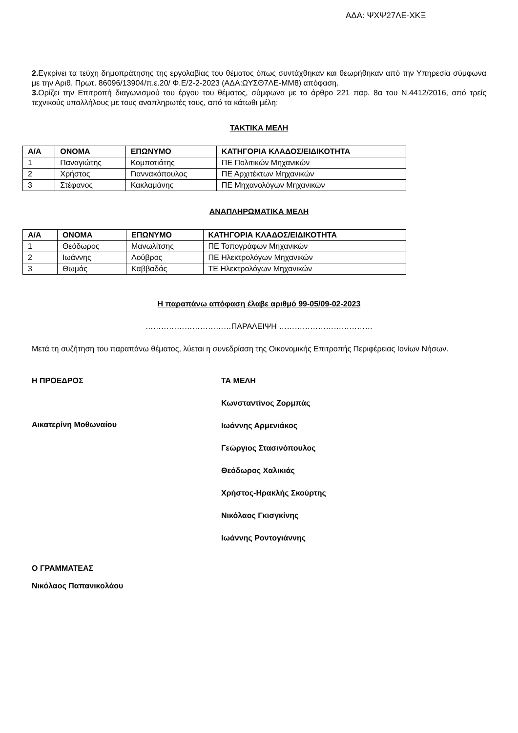ΑΔΑ: ΨΧΨ27ΛΕ-ΧΚΞ
2. Εγκρίνει τα τεύχη δημοπράτησης της εργολαβίας του θέματος όπως συντάχθηκαν και θεωρήθηκαν από την Υπηρεσία σύμφωνα με την Αριθ. Πρωτ. 86096/13904/π.ε.20/ Φ.Ε/2-2-2023 (ΑΔΑ:ΩΥΣΘ7ΛΕ-ΜΜ8) απόφαση.
3. Ορίζει την Επιτροπή διαγωνισμού του έργου του θέματος, σύμφωνα με το άρθρο 221 παρ. 8α του Ν.4412/2016, από τρείς τεχνικούς υπαλλήλους με τους αναπληρωτές τους, από τα κάτωθι μέλη:
ΤΑΚΤΙΚΑ ΜΕΛΗ
| Α/Α | ΟΝΟΜΑ | ΕΠΩΝΥΜΟ | ΚΑΤΗΓΟΡΙΑ ΚΛΑΔΟΣ/ΕΙΔΙΚΟΤΗΤΑ |
| --- | --- | --- | --- |
| 1 | Παναγιώτης | Κομποτιάτης | ΠΕ Πολιτικών Μηχανικών |
| 2 | Χρήστος | Γιαννακόπουλος | ΠΕ Αρχιτέκτων Μηχανικών |
| 3 | Στέφανος | Κακλαμάνης | ΠΕ Μηχανολόγων Μηχανικών |
ΑΝΑΠΛΗΡΩΜΑΤΙΚΑ ΜΕΛΗ
| Α/Α | ΟΝΟΜΑ | ΕΠΩΝΥΜΟ | ΚΑΤΗΓΟΡΙΑ ΚΛΑΔΟΣ/ΕΙΔΙΚΟΤΗΤΑ |
| --- | --- | --- | --- |
| 1 | Θεόδωρος | Μανωλίτσης | ΠΕ Τοπογράφων Μηχανικών |
| 2 | Ιωάννης | Λούβρος | ΠΕ Ηλεκτρολόγων Μηχανικών |
| 3 | Θωμάς | Καββαδάς | ΤΕ Ηλεκτρολόγων Μηχανικών |
Η παραπάνω απόφαση έλαβε αριθμό 99-05/09-02-2023
……………………………ΠΑΡΑΛΕΙΨΗ ………………………………
Μετά τη συζήτηση του παραπάνω θέματος, λύεται η συνεδρίαση της Οικονομικής Επιτροπής Περιφέρειας Ιονίων Νήσων.
Η ΠΡΟΕΔΡΟΣ
Αικατερίνη Μοθωναίου
ΤΑ ΜΕΛΗ
Κωνσταντίνος Ζορμπάς
Ιωάννης Αρμενιάκος
Γεώργιος Στασινόπουλος
Θεόδωρος Χαλικιάς
Χρήστος-Ηρακλής Σκούρτης
Νικόλαος Γκισγκίνης
Ιωάννης Ροντογιάννης
Ο ΓΡΑΜΜΑΤΕΑΣ
Νικόλαος Παπανικολάου